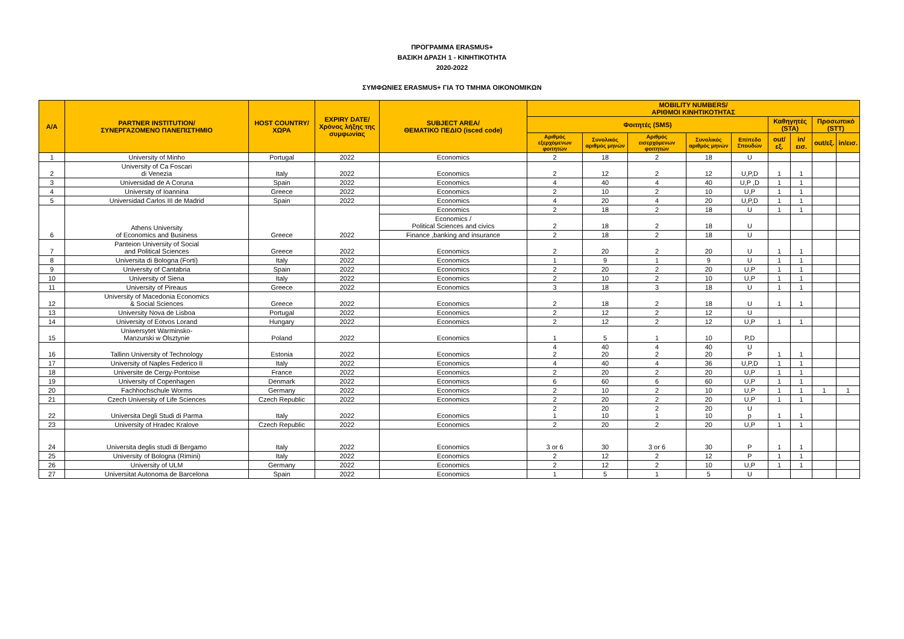ΠΡΟΓΡΑΜΜΑ ERASMUS+
ΒΑΣΙΚΗ ΔΡΑΣΗ 1 - ΚΙΝΗΤΙΚΟΤΗΤΑ
2020-2022
ΣΥΜΦΩΝΙΕΣ ERASMUS+ ΓΙΑ ΤΟ ΤΜΗΜΑ ΟΙΚΟΝΟΜΙΚΩΝ
| A/A | PARTNER INSTITUTION/ ΣΥΝΕΡΓΑΖΟΜΕΝΟ ΠΑΝΕΠΙΣΤΗΜΙΟ | HOST COUNTRY/ ΧΩΡΑ | EXPIRY DATE/ Χρόνος λήξης της συμφωνίας | SUBJECT AREA/ ΘΕΜΑΤΙΚΟ ΠΕΔΙΟ (isced code) | MOBILITY NUMBERS/ ΑΡΙΘΜΟΙ ΚΙΝΗΤΙΚΟΤΗΤΑΣ | | | | | | | | |
| --- | --- | --- | --- | --- | --- | --- | --- | --- | --- | --- | --- | --- | --- |
| | | | | | Φοιτητές (SMS) | | | | | Καθηγητές (STA) | | Προσωπικό (STT) | |
| | | | | | Αριθμός εξερχόμενων φοιτητών | Συνολικός αριθμός μηνών | Αριθμός εισερχόμενων φοιτητών | Συνολικός αριθμός μηνών | Επίπεδο Σπουδών | out/εξ. | in/εισ. | out/εξ. | in/εισ. |
| 1 | University of Minho | Portugal | 2022 | Economics | 2 | 18 | 2 | 18 | U | | | | |
| 2 | University of Ca Foscari di Venezia | Italy | 2022 | Economics | 2 | 12 | 2 | 12 | U,P,D | 1 | 1 | | |
| 3 | Universidad de A Coruna | Spain | 2022 | Economics | 4 | 40 | 4 | 40 | U,P ,D | 1 | 1 | | |
| 4 | University of Ioannina | Greece | 2022 | Economics | 2 | 10 | 2 | 10 | U,P | 1 | 1 | | |
| 5 | Universidad Carlos III de Madrid | Spain | 2022 | Economics | 4 | 20 | 4 | 20 | U,P,D | 1 | 1 | | |
| 6 | Athens University of Economics and Business | Greece | 2022 | Economics | 2 | 18 | 2 | 18 | U | 1 | 1 | | |
| | | | | Economics / Political Sciences and civics | 2 | 18 | 2 | 18 | U | | | | |
| | | | | Finance ,banking and insurance | 2 | 18 | 2 | 18 | U | | | | |
| 7 | Panteion University of Social and Political Sciences | Greece | 2022 | Economics | 2 | 20 | 2 | 20 | U | 1 | 1 | | |
| 8 | Universita di Bologna (Forti) | Italy | 2022 | Economics | 1 | 9 | 1 | 9 | U | 1 | 1 | | |
| 9 | University of Cantabria | Spain | 2022 | Economics | 2 | 20 | 2 | 20 | U,P | 1 | 1 | | |
| 10 | University of Siena | Italy | 2022 | Economics | 2 | 10 | 2 | 10 | U,P | 1 | 1 | | |
| 11 | University of Pireaus | Greece | 2022 | Economics | 3 | 18 | 3 | 18 | U | 1 | 1 | | |
| 12 | University of Macedonia Economics & Social Sciences | Greece | 2022 | Economics | 2 | 18 | 2 | 18 | U | 1 | 1 | | |
| 13 | University Nova de Lisboa | Portugal | 2022 | Economics | 2 | 12 | 2 | 12 | U | | | | |
| 14 | University of Eotvos Lorand | Hungary | 2022 | Economics | 2 | 12 | 2 | 12 | U,P | 1 | 1 | | |
| 15 | Uniwersytet Warminsko- Manzurski w Olsztynie | Poland | 2022 | Economics | 1 | 5 | 1 | 10 | P,D | | | | |
| 16 | Tallinn University of Technology | Estonia | 2022 | Economics | 4 2 | 40 20 | 4 2 | 40 20 | U P | 1 | 1 | | |
| 17 | University of Naples Federico II | Italy | 2022 | Economics | 4 | 40 | 4 | 36 | U,P,D | 1 | 1 | | |
| 18 | Universite de Cergy-Pontoise | France | 2022 | Economics | 2 | 20 | 2 | 20 | U,P | 1 | 1 | | |
| 19 | University of Copenhagen | Denmark | 2022 | Economics | 6 | 60 | 6 | 60 | U,P | 1 | 1 | | |
| 20 | Fachhochschule Worms | Germany | 2022 | Economics | 2 | 10 | 2 | 10 | U,P | 1 | 1 | 1 | 1 |
| 21 | Czech University of Life Sciences | Czech Republic | 2022 | Economics | 2 | 20 | 2 | 20 | U,P | 1 | 1 | | |
| 22 | Universita Degli Studi di Parma | Italy | 2022 | Economics | 2 1 | 20 10 | 2 1 | 20 10 | U p | 1 | 1 | | |
| 23 | University of Hradec Kralove | Czech Republic | 2022 | Economics | 2 | 20 | 2 | 20 | U,P | 1 | 1 | | |
| 24 | Universita deglis studi di Bergamo | Italy | 2022 | Economics | 3 or 6 | 30 | 3 or 6 | 30 | P | 1 | 1 | | |
| 25 | University of Bologna (Rimini) | Italy | 2022 | Economics | 2 | 12 | 2 | 12 | P | 1 | 1 | | |
| 26 | University of ULM | Germany | 2022 | Economics | 2 | 12 | 2 | 10 | U,P | 1 | 1 | | |
| 27 | Universitat Autonoma de Barcelona | Spain | 2022 | Economics | 1 | 5 | 1 | 5 | U | | | | |